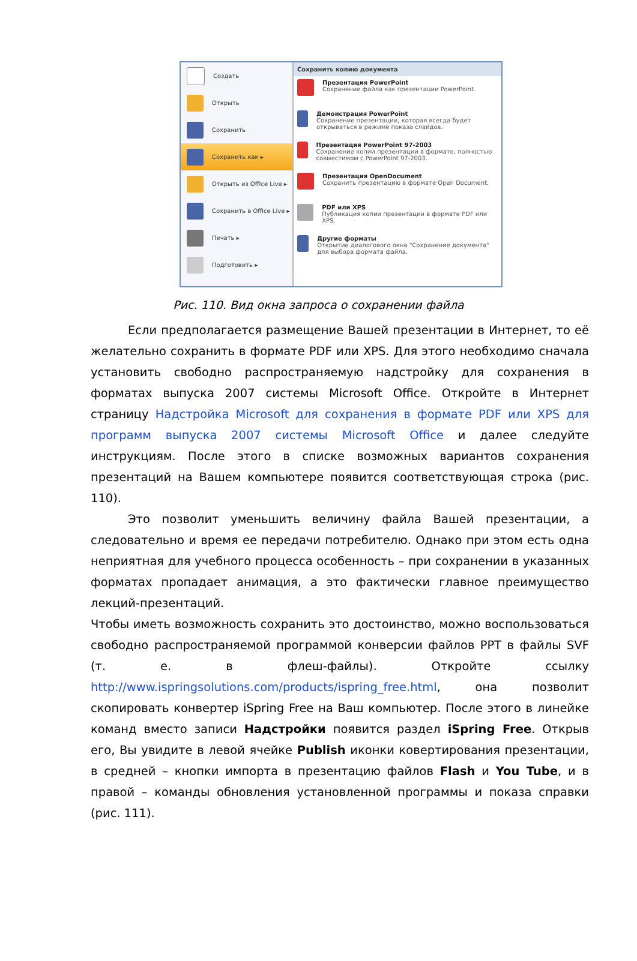Создать
Открыть
Сохранить
Сохранить как ▸
Открыть из Office Live ▸
Сохранить в Office Live ▸
Печать ▸
Подготовить ▸
Сохранить копию документа
Презентация PowerPoint
Сохранение файла как презентации PowerPoint.
Демонстрация PowerPoint
Сохранение презентации, которая всегда будет открываться в режиме показа слайдов.
Презентация PowerPoint 97-2003
Сохранение копии презентации в формате, полностью совместимом с PowerPoint 97-2003.
Презентация OpenDocument
Сохранить презентацию в формате Open Document.
PDF или XPS
Публикация копии презентации в формате PDF или XPS.
Другие форматы
Открытие диалогового окна "Сохранение документа" для выбора формата файла.
Рис. 110. Вид окна запроса о сохранении файла
Если предполагается размещение Вашей презентации в Интернет, то её желательно сохранить в формате PDF или XPS. Для этого необходимо сначала установить свободно распространяемую надстройку для сохранения в форматах выпуска 2007 системы Microsoft Office. Откройте в Интернет страницу Надстройка Microsoft для сохранения в формате PDF или XPS для программ выпуска 2007 системы Microsoft Office и далее следуйте инструкциям. После этого в списке возможных вариантов сохранения презентаций на Вашем компьютере появится соответствующая строка (рис. 110).
Это позволит уменьшить величину файла Вашей презентации, а следовательно и время ее передачи потребителю. Однако при этом есть одна неприятная для учебного процесса особенность – при сохранении в указанных форматах пропадает анимация, а это фактически главное преимущество лекций-презентаций.
Чтобы иметь возможность сохранить это достоинство, можно воспользоваться свободно распространяемой программой конверсии файлов PPT в файлы SVF (т. е. в флеш-файлы). Откройте ссылку http://www.ispringsolutions.com/products/ispring_free.html, она позволит скопировать конвертер iSpring Free на Ваш компьютер. После этого в линейке команд вместо записи Надстройки появится раздел iSpring Free. Открыв его, Вы увидите в левой ячейке Publish иконки ковертирования презентации, в средней – кнопки импорта в презентацию файлов Flash и You Tube, и в правой – команды обновления установленной программы и показа справки (рис. 111).